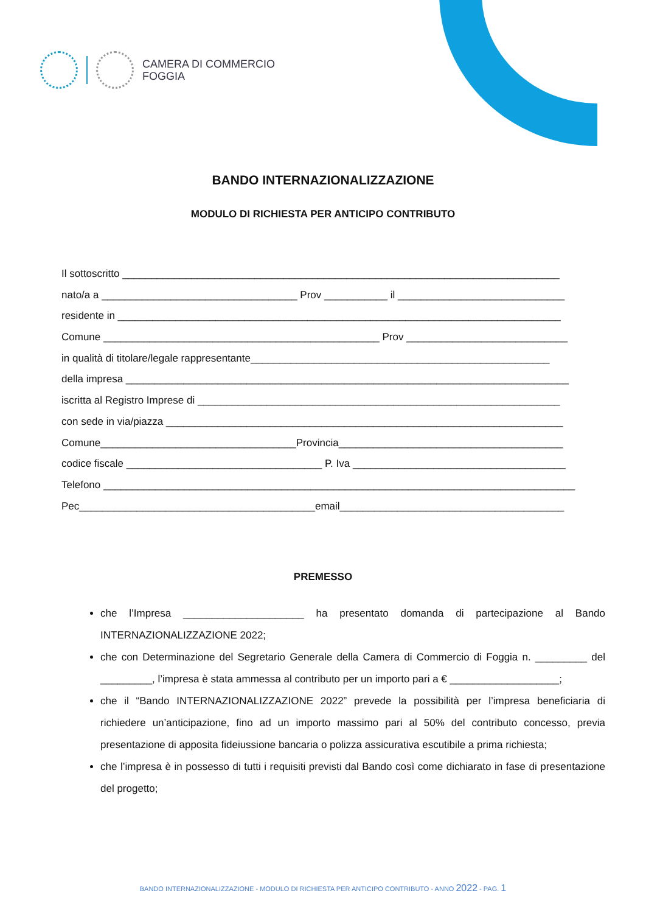CAMERA DI COMMERCIO
FOGGIA
BANDO INTERNAZIONALIZZAZIONE
MODULO DI RICHIESTA PER ANTICIPO CONTRIBUTO
Il sottoscritto ____________________________________________________________________________
nato/a a __________________________________ Prov ___________ il _____________________________
residente in _____________________________________________________________________________
Comune ________________________________________________ Prov ____________________________
in qualità di titolare/legale rappresentante____________________________________________________
della impresa _____________________________________________________________________________
iscritta al Registro Imprese di _______________________________________________________________
con sede in via/piazza _____________________________________________________________________
Comune__________________________________Provincia_______________________________________
codice fiscale __________________________________ P. Iva _____________________________________
Telefono __________________________________________________________________________________
Pec_________________________________________email_______________________________________
PREMESSO
che l’Impresa _____________________ ha presentato domanda di partecipazione al Bando INTERNAZIONALIZZAZIONE 2022;
che con Determinazione del Segretario Generale della Camera di Commercio di Foggia n. _________ del _________, l’impresa è stata ammessa al contributo per un importo pari a € ___________________;
che il “Bando INTERNAZIONALIZZAZIONE 2022” prevede la possibilità per l’impresa beneficiaria di richiedere un’anticipazione, fino ad un importo massimo pari al 50% del contributo concesso, previa presentazione di apposita fideiussione bancaria o polizza assicurativa escutibile a prima richiesta;
che l’impresa è in possesso di tutti i requisiti previsti dal Bando così come dichiarato in fase di presentazione del progetto;
BANDO INTERNAZIONALIZZAZIONE - MODULO DI RICHIESTA PER ANTICIPO CONTRIBUTO - ANNO 2022 - PAG. 1